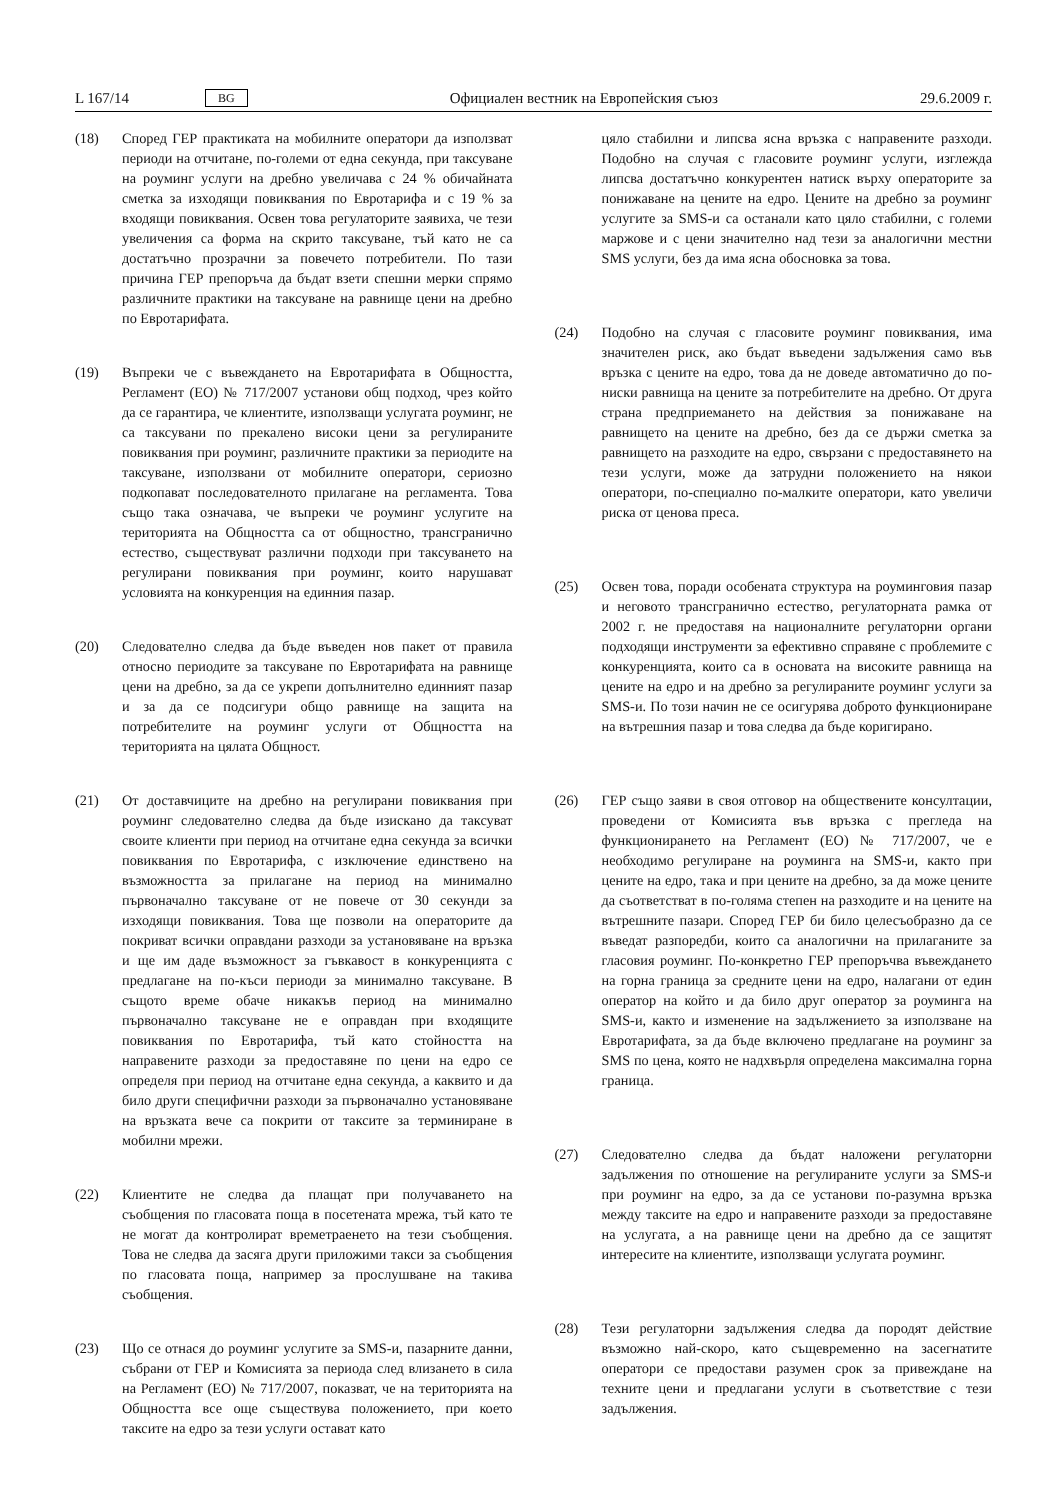L 167/14 BG Официален вестник на Европейския съюз 29.6.2009 г.
(18) Според ГЕР практиката на мобилните оператори да използват периоди на отчитане, по-големи от една секунда, при таксуване на роуминг услуги на дребно увеличава с 24 % обичайната сметка за изходящи повиквания по Евротарифа и с 19 % за входящи повиквания. Освен това регулаторите заявиха, че тези увеличения са форма на скрито таксуване, тъй като не са достатъчно прозрачни за повечето потребители. По тази причина ГЕР препоръча да бъдат взети спешни мерки спрямо различните практики на таксуване на равнище цени на дребно по Евротарифата.
(19) Въпреки че с въвеждането на Евротарифата в Общността, Регламент (ЕО) № 717/2007 установи общ подход, чрез който да се гарантира, че клиентите, използващи услугата роуминг, не са таксувани по прекалено високи цени за регулираните повиквания при роуминг, различните практики за периодите на таксуване, използвани от мобилните оператори, сериозно подкопават последователното прилагане на регламента. Това също така означава, че въпреки че роуминг услугите на територията на Общността са от общностно, трансгранично естество, съществуват различни подходи при таксуването на регулирани повиквания при роуминг, които нарушават условията на конкуренция на единния пазар.
(20) Следователно следва да бъде въведен нов пакет от правила относно периодите за таксуване по Евротарифата на равнище цени на дребно, за да се укрепи допълнително единният пазар и за да се подсигури общо равнище на защита на потребителите на роуминг услуги от Общността на територията на цялата Общност.
(21) От доставчиците на дребно на регулирани повиквания при роуминг следователно следва да бъде изискано да таксуват своите клиенти при период на отчитане една секунда за всички повиквания по Евротарифа, с изключение единствено на възможността за прилагане на период на минимално първоначално таксуване от не повече от 30 секунди за изходящи повиквания. Това ще позволи на операторите да покриват всички оправдани разходи за установяване на връзка и ще им даде възможност за гъвкавост в конкуренцията с предлагане на по-къси периоди за минимално таксуване. В същото време обаче никакъв период на минимално първоначално таксуване не е оправдан при входящите повиквания по Евротарифа, тъй като стойността на направените разходи за предоставяне по цени на едро се определя при период на отчитане една секунда, а каквито и да било други специфични разходи за първоначално установяване на връзката вече са покрити от таксите за терминиране в мобилни мрежи.
(22) Клиентите не следва да плащат при получаването на съобщения по гласовата поща в посетената мрежа, тъй като те не могат да контролират времетраенето на тези съобщения. Това не следва да засяга други приложими такси за съобщения по гласовата поща, например за прослушване на такива съобщения.
(23) Що се отнася до роуминг услугите за SMS-и, пазарните данни, събрани от ГЕР и Комисията за периода след влизането в сила на Регламент (ЕО) № 717/2007, показват, че на територията на Общността все още съществува положението, при което таксите на едро за тези услуги остават като
цяло стабилни и липсва ясна връзка с направените разходи. Подобно на случая с гласовите роуминг услуги, изглежда липсва достатъчно конкурентен натиск върху операторите за понижаване на цените на едро. Цените на дребно за роуминг услугите за SMS-и са останали като цяло стабилни, с големи маржове и с цени значително над тези за аналогични местни SMS услуги, без да има ясна обосновка за това.
(24) Подобно на случая с гласовите роуминг повиквания, има значителен риск, ако бъдат въведени задължения само във връзка с цените на едро, това да не доведе автоматично до по-ниски равнища на цените за потребителите на дребно. От друга страна предприемането на действия за понижаване на равнището на цените на дребно, без да се държи сметка за равнището на разходите на едро, свързани с предоставянето на тези услуги, може да затрудни положението на някои оператори, по-специално по-малките оператори, като увеличи риска от ценова преса.
(25) Освен това, поради особената структура на роуминговия пазар и неговото трансгранично естество, регулаторната рамка от 2002 г. не предоставя на националните регулаторни органи подходящи инструменти за ефективно справяне с проблемите с конкуренцията, които са в основата на високите равнища на цените на едро и на дребно за регулираните роуминг услуги за SMS-и. По този начин не се осигурява доброто функциониране на вътрешния пазар и това следва да бъде коригирано.
(26) ГЕР също заяви в своя отговор на обществените консултации, проведени от Комисията във връзка с прегледа на функционирането на Регламент (ЕО) № 717/2007, че е необходимо регулиране на роуминга на SMS-и, както при цените на едро, така и при цените на дребно, за да може цените да съответстват в по-голяма степен на разходите и на цените на вътрешните пазари. Според ГЕР би било целесъобразно да се въведат разпоредби, които са аналогични на прилаганите за гласовия роуминг. По-конкретно ГЕР препоръчва въвеждането на горна граница за средните цени на едро, налагани от един оператор на който и да било друг оператор за роуминга на SMS-и, както и изменение на задължението за използване на Евротарифата, за да бъде включено предлагане на роуминг за SMS по цена, която не надхвърля определена максимална горна граница.
(27) Следователно следва да бъдат наложени регулаторни задължения по отношение на регулираните услуги за SMS-и при роуминг на едро, за да се установи по-разумна връзка между таксите на едро и направените разходи за предоставяне на услугата, а на равнище цени на дребно да се защитят интересите на клиентите, използващи услугата роуминг.
(28) Тези регулаторни задължения следва да породят действие възможно най-скоро, като същевременно на засегнатите оператори се предостави разумен срок за привеждане на техните цени и предлагани услуги в съответствие с тези задължения.